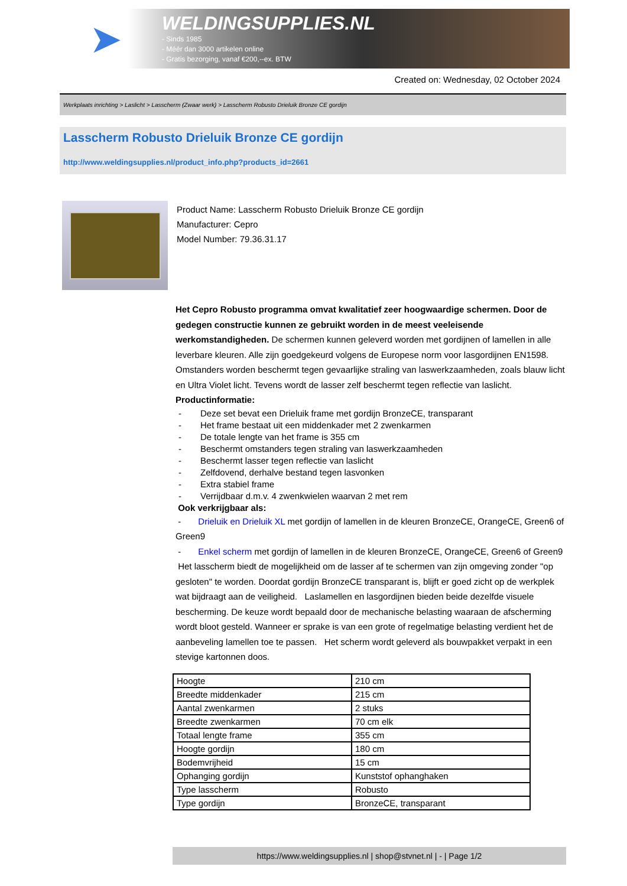➤
WELDINGSUPPLIES.NL
- Sinds 1985
- Méér dan 3000 artikelen online
- Gratis bezorging, vanaf €200,--ex. BTW
Created on: Wednesday, 02 October 2024
Werkplaats inrichting > Laslicht > Lasscherm (Zwaar werk) > Lasscherm Robusto Drieluik Bronze CE gordijn
Lasscherm Robusto Drieluik Bronze CE gordijn
http://www.weldingsupplies.nl/product_info.php?products_id=2661
Product Name: Lasscherm Robusto Drieluik Bronze CE gordijn
Manufacturer: Cepro
Model Number: 79.36.31.17
Het Cepro Robusto programma omvat kwalitatief zeer hoogwaardige schermen. Door de gedegen constructie kunnen ze gebruikt worden in de meest veeleisende werkomstandigheden. De schermen kunnen geleverd worden met gordijnen of lamellen in alle leverbare kleuren. Alle zijn goedgekeurd volgens de Europese norm voor lasgordijnen EN1598. Omstanders worden beschermt tegen gevaarlijke straling van laswerkzaamheden, zoals blauw licht en Ultra Violet licht. Tevens wordt de lasser zelf beschermt tegen reflectie van laslicht. Productinformatie:
- Deze set bevat een Drieluik frame met gordijn BronzeCE, transparant
- Het frame bestaat uit een middenkader met 2 zwenkarmen
- De totale lengte van het frame is 355 cm
- Beschermt omstanders tegen straling van laswerkzaamheden
- Beschermt lasser tegen reflectie van laslicht
- Zelfdovend, derhalve bestand tegen lasvonken
- Extra stabiel frame
- Verrijdbaar d.m.v. 4 zwenkwielen waarvan 2 met rem
Ook verkrijgbaar als:
- Drieluik en Drieluik XL met gordijn of lamellen in de kleuren BronzeCE, OrangeCE, Green6 of Green9
- Enkel scherm met gordijn of lamellen in de kleuren BronzeCE, OrangeCE, Green6 of Green9
Het lasscherm biedt de mogelijkheid om de lasser af te schermen van zijn omgeving zonder "op gesloten" te worden. Doordat gordijn BronzeCE transparant is, blijft er goed zicht op de werkplek wat bijdraagt aan de veiligheid. Laslamellen en lasgordijnen bieden beide dezelfde visuele bescherming. De keuze wordt bepaald door de mechanische belasting waaraan de afscherming wordt bloot gesteld. Wanneer er sprake is van een grote of regelmatige belasting verdient het de aanbeveling lamellen toe te passen. Het scherm wordt geleverd als bouwpakket verpakt in een stevige kartonnen doos.
| Hoogte | 210 cm |
| Breedte middenkader | 215 cm |
| Aantal zwenkarmen | 2 stuks |
| Breedte zwenkarmen | 70 cm elk |
| Totaal lengte frame | 355 cm |
| Hoogte gordijn | 180 cm |
| Bodemvrijheid | 15 cm |
| Ophanging gordijn | Kunststof ophanghaken |
| Type lasscherm | Robusto |
| Type gordijn | BronzeCE, transparant |
https://www.weldingsupplies.nl | shop@stvnet.nl | - | Page 1/2